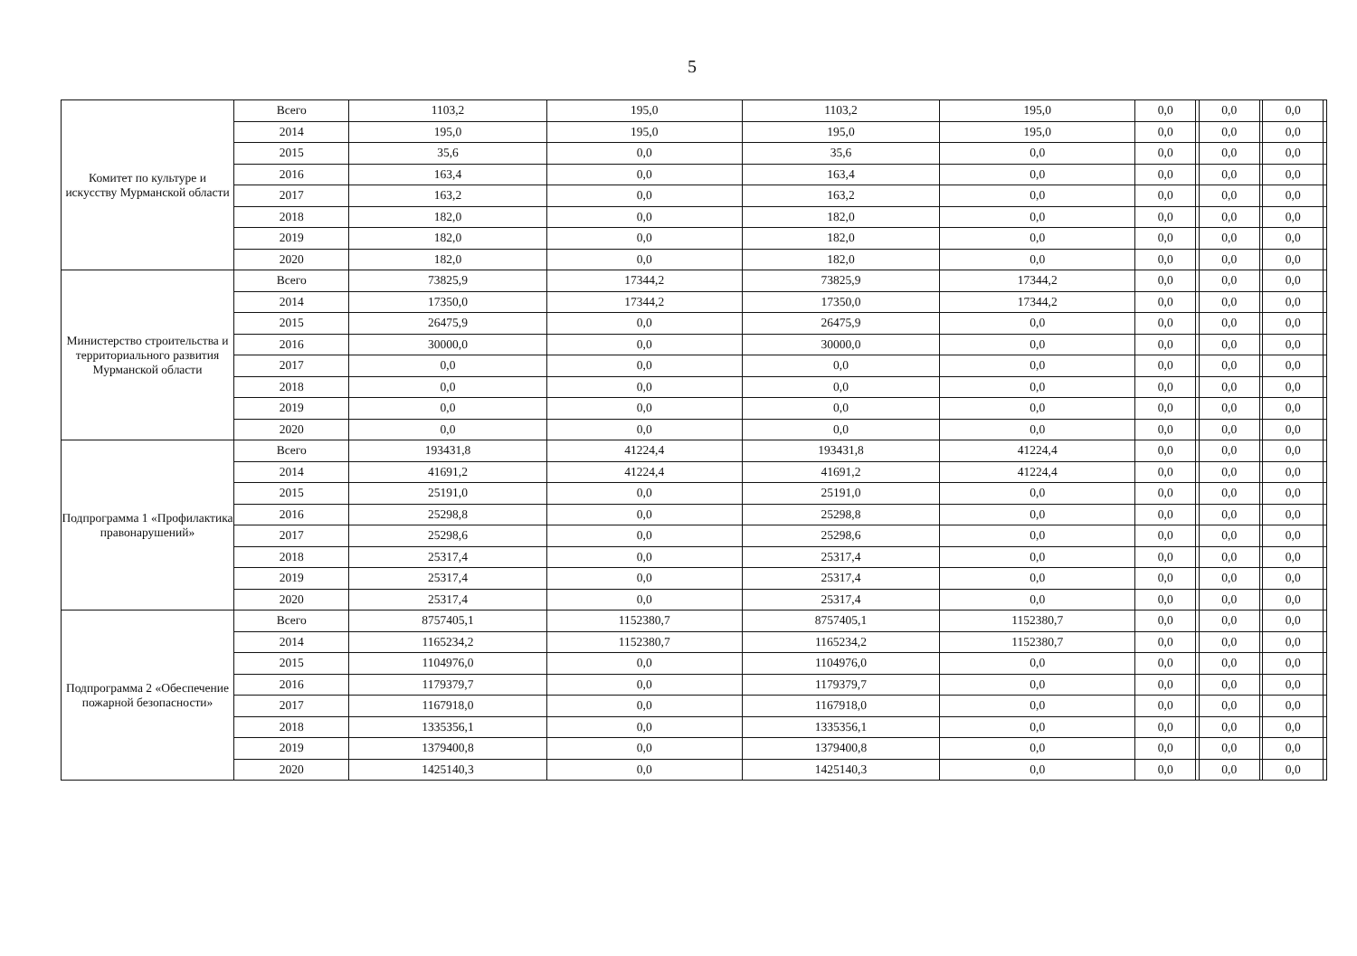5
| Комитет по культуре и искусству Мурманской области | Всего | 1103,2 | 195,0 | 1103,2 | 195,0 | 0,0 | | 0,0 | | 0,0 | |
| | 2014 | 195,0 | 195,0 | 195,0 | 195,0 | 0,0 | | 0,0 | | 0,0 | |
| | 2015 | 35,6 | 0,0 | 35,6 | 0,0 | 0,0 | | 0,0 | | 0,0 | |
| | 2016 | 163,4 | 0,0 | 163,4 | 0,0 | 0,0 | | 0,0 | | 0,0 | |
| | 2017 | 163,2 | 0,0 | 163,2 | 0,0 | 0,0 | | 0,0 | | 0,0 | |
| | 2018 | 182,0 | 0,0 | 182,0 | 0,0 | 0,0 | | 0,0 | | 0,0 | |
| | 2019 | 182,0 | 0,0 | 182,0 | 0,0 | 0,0 | | 0,0 | | 0,0 | |
| | 2020 | 182,0 | 0,0 | 182,0 | 0,0 | 0,0 | | 0,0 | | 0,0 | |
| Министерство строительства и территориального развития Мурманской области | Всего | 73825,9 | 17344,2 | 73825,9 | 17344,2 | 0,0 | | 0,0 | | 0,0 | |
| | 2014 | 17350,0 | 17344,2 | 17350,0 | 17344,2 | 0,0 | | 0,0 | | 0,0 | |
| | 2015 | 26475,9 | 0,0 | 26475,9 | 0,0 | 0,0 | | 0,0 | | 0,0 | |
| | 2016 | 30000,0 | 0,0 | 30000,0 | 0,0 | 0,0 | | 0,0 | | 0,0 | |
| | 2017 | 0,0 | 0,0 | 0,0 | 0,0 | 0,0 | | 0,0 | | 0,0 | |
| | 2018 | 0,0 | 0,0 | 0,0 | 0,0 | 0,0 | | 0,0 | | 0,0 | |
| | 2019 | 0,0 | 0,0 | 0,0 | 0,0 | 0,0 | | 0,0 | | 0,0 | |
| | 2020 | 0,0 | 0,0 | 0,0 | 0,0 | 0,0 | | 0,0 | | 0,0 | |
| Подпрограмма 1 «Профилактика правонарушений» | Всего | 193431,8 | 41224,4 | 193431,8 | 41224,4 | 0,0 | | 0,0 | | 0,0 | |
| | 2014 | 41691,2 | 41224,4 | 41691,2 | 41224,4 | 0,0 | | 0,0 | | 0,0 | |
| | 2015 | 25191,0 | 0,0 | 25191,0 | 0,0 | 0,0 | | 0,0 | | 0,0 | |
| | 2016 | 25298,8 | 0,0 | 25298,8 | 0,0 | 0,0 | | 0,0 | | 0,0 | |
| | 2017 | 25298,6 | 0,0 | 25298,6 | 0,0 | 0,0 | | 0,0 | | 0,0 | |
| | 2018 | 25317,4 | 0,0 | 25317,4 | 0,0 | 0,0 | | 0,0 | | 0,0 | |
| | 2019 | 25317,4 | 0,0 | 25317,4 | 0,0 | 0,0 | | 0,0 | | 0,0 | |
| | 2020 | 25317,4 | 0,0 | 25317,4 | 0,0 | 0,0 | | 0,0 | | 0,0 | |
| Подпрограмма 2 «Обеспечение пожарной безопасности» | Всего | 8757405,1 | 1152380,7 | 8757405,1 | 1152380,7 | 0,0 | | 0,0 | | 0,0 | |
| | 2014 | 1165234,2 | 1152380,7 | 1165234,2 | 1152380,7 | 0,0 | | 0,0 | | 0,0 | |
| | 2015 | 1104976,0 | 0,0 | 1104976,0 | 0,0 | 0,0 | | 0,0 | | 0,0 | |
| | 2016 | 1179379,7 | 0,0 | 1179379,7 | 0,0 | 0,0 | | 0,0 | | 0,0 | |
| | 2017 | 1167918,0 | 0,0 | 1167918,0 | 0,0 | 0,0 | | 0,0 | | 0,0 | |
| | 2018 | 1335356,1 | 0,0 | 1335356,1 | 0,0 | 0,0 | | 0,0 | | 0,0 | |
| | 2019 | 1379400,8 | 0,0 | 1379400,8 | 0,0 | 0,0 | | 0,0 | | 0,0 | |
| | 2020 | 1425140,3 | 0,0 | 1425140,3 | 0,0 | 0,0 | | 0,0 | | 0,0 | |